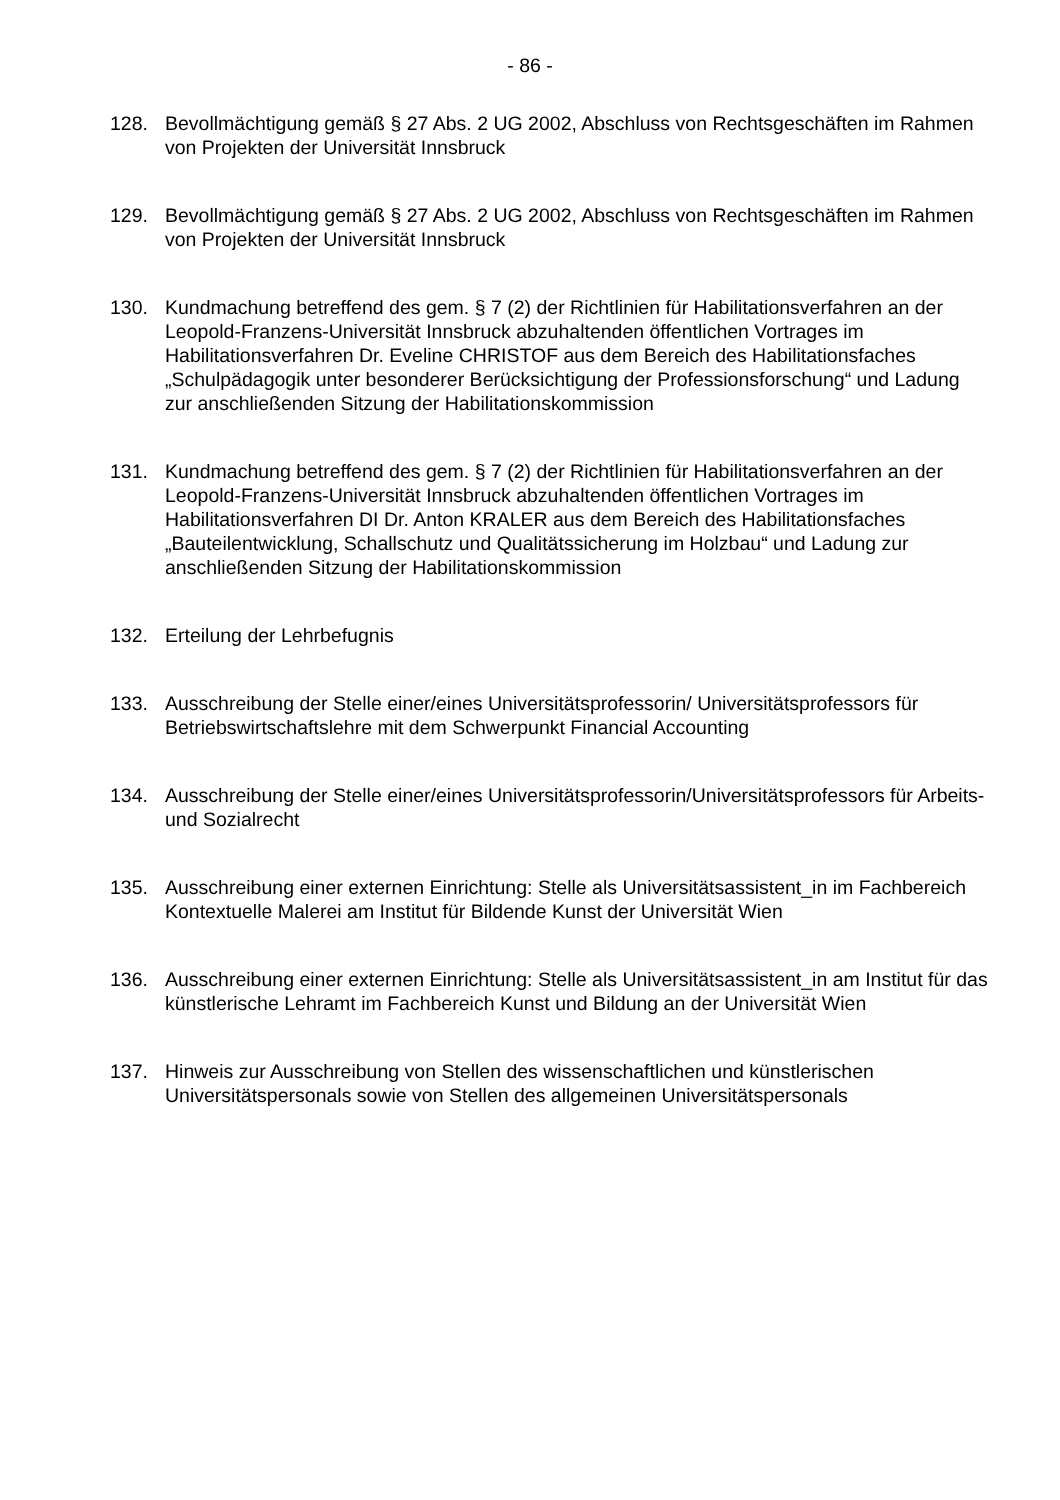- 86 -
128. Bevollmächtigung gemäß § 27 Abs. 2 UG 2002, Abschluss von Rechtsgeschäften im Rahmen von Projekten der Universität Innsbruck
129. Bevollmächtigung gemäß § 27 Abs. 2 UG 2002, Abschluss von Rechtsgeschäften im Rahmen von Projekten der Universität Innsbruck
130. Kundmachung betreffend des gem. § 7 (2) der Richtlinien für Habilitationsverfahren an der Leopold-Franzens-Universität Innsbruck abzuhaltenden öffentlichen Vortrages im Habilitationsverfahren Dr. Eveline CHRISTOF aus dem Bereich des Habilitationsfaches „Schulpädagogik unter besonderer Berücksichtigung der Professionsforschung“ und Ladung zur anschließenden Sitzung der Habilitationskommission
131. Kundmachung betreffend des gem. § 7 (2) der Richtlinien für Habilitationsverfahren an der Leopold-Franzens-Universität Innsbruck abzuhaltenden öffentlichen Vortrages im Habilitationsverfahren DI Dr. Anton KRALER aus dem Bereich des Habilitationsfaches „Bauteilentwicklung, Schallschutz und Qualitätssicherung im Holzbau“ und Ladung zur anschließenden Sitzung der Habilitationskommission
132. Erteilung der Lehrbefugnis
133. Ausschreibung der Stelle einer/eines Universitätsprofessorin/ Universitätsprofessors für Betriebswirtschaftslehre mit dem Schwerpunkt Financial Accounting
134. Ausschreibung der Stelle einer/eines Universitätsprofessorin/Universitätsprofessors für Arbeits- und Sozialrecht
135. Ausschreibung einer externen Einrichtung: Stelle als Universitätsassistent_in im Fachbereich Kontextuelle Malerei am Institut für Bildende Kunst der Universität Wien
136. Ausschreibung einer externen Einrichtung: Stelle als Universitätsassistent_in am Institut für das künstlerische Lehramt im Fachbereich Kunst und Bildung an der Universität Wien
137. Hinweis zur Ausschreibung von Stellen des wissenschaftlichen und künstlerischen Universitätspersonals sowie von Stellen des allgemeinen Universitätspersonals